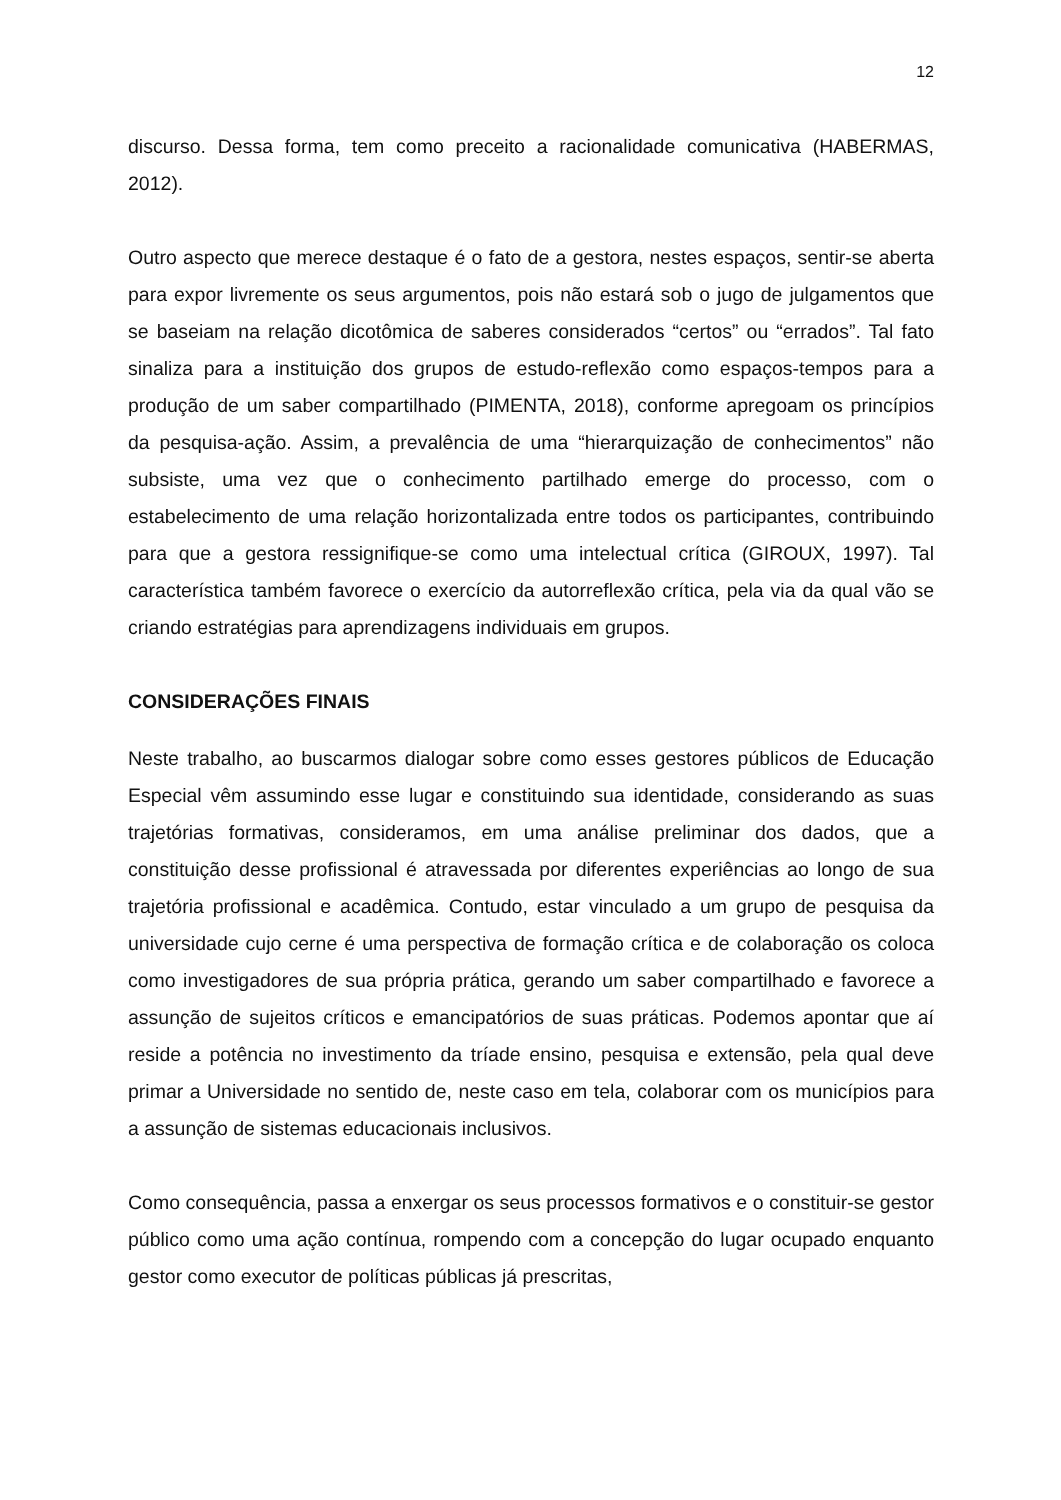12
discurso. Dessa forma, tem como preceito a racionalidade comunicativa (HABERMAS, 2012).
Outro aspecto que merece destaque é o fato de a gestora, nestes espaços, sentir-se aberta para expor livremente os seus argumentos, pois não estará sob o jugo de julgamentos que se baseiam na relação dicotômica de saberes considerados “certos” ou “errados”. Tal fato sinaliza para a instituição dos grupos de estudo-reflexão como espaços-tempos para a produção de um saber compartilhado (PIMENTA, 2018), conforme apregoam os princípios da pesquisa-ação. Assim, a prevalência de uma “hierarquização de conhecimentos” não subsiste, uma vez que o conhecimento partilhado emerge do processo, com o estabelecimento de uma relação horizontalizada entre todos os participantes, contribuindo para que a gestora ressignifique-se como uma intelectual crítica (GIROUX, 1997). Tal característica também favorece o exercício da autorreflexão crítica, pela via da qual vão se criando estratégias para aprendizagens individuais em grupos.
CONSIDERAÇÕES FINAIS
Neste trabalho, ao buscarmos dialogar sobre como esses gestores públicos de Educação Especial vêm assumindo esse lugar e constituindo sua identidade, considerando as suas trajetórias formativas, consideramos, em uma análise preliminar dos dados, que a constituição desse profissional é atravessada por diferentes experiências ao longo de sua trajetória profissional e acadêmica. Contudo, estar vinculado a um grupo de pesquisa da universidade cujo cerne é uma perspectiva de formação crítica e de colaboração os coloca como investigadores de sua própria prática, gerando um saber compartilhado e favorece a assunção de sujeitos críticos e emancipatórios de suas práticas. Podemos apontar que aí reside a potência no investimento da tríade ensino, pesquisa e extensão, pela qual deve primar a Universidade no sentido de, neste caso em tela, colaborar com os municípios para a assunção de sistemas educacionais inclusivos.
Como consequência, passa a enxergar os seus processos formativos e o constituir-se gestor público como uma ação contínua, rompendo com a concepção do lugar ocupado enquanto gestor como executor de políticas públicas já prescritas,